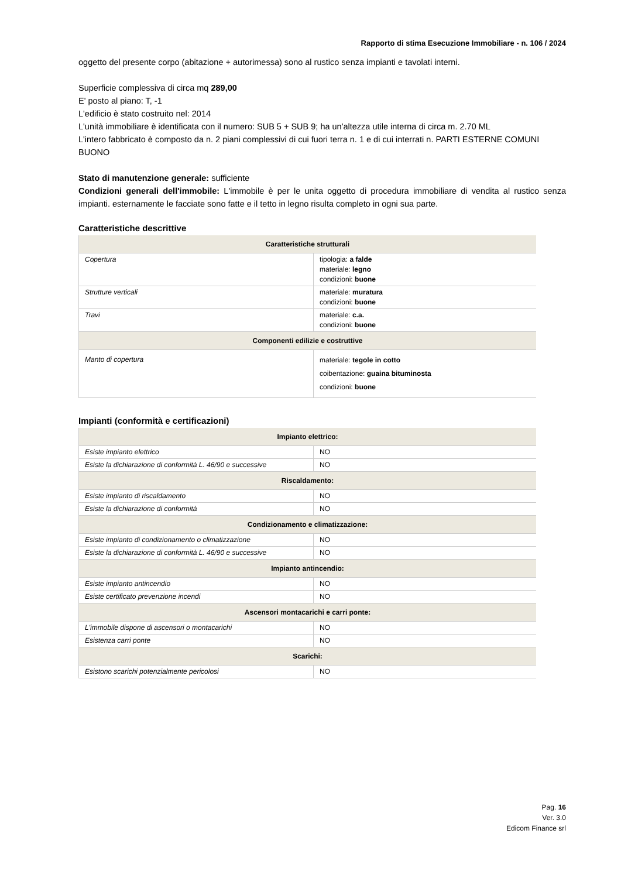Rapporto di stima Esecuzione Immobiliare - n. 106 / 2024
oggetto del presente corpo (abitazione + autorimessa) sono al rustico senza impianti e tavolati interni.
Superficie complessiva di circa mq 289,00
E' posto al piano: T, -1
L'edificio è stato costruito nel: 2014
L'unità immobiliare è identificata con il numero: SUB 5 + SUB 9; ha un'altezza utile interna di circa m. 2.70 ML
L'intero fabbricato è composto da n. 2 piani complessivi di cui fuori terra n. 1 e di cui interrati n. PARTI ESTERNE COMUNI BUONO
Stato di manutenzione generale: sufficiente
Condizioni generali dell'immobile: L'immobile è per le unita oggetto di procedura immobiliare di vendita al rustico senza impianti. esternamente le facciate sono fatte e il tetto in legno risulta completo in ogni sua parte.
Caratteristiche descrittive
| Caratteristiche strutturali | |
| --- | --- |
| Copertura | tipologia: a falde materiale: legno condizioni: buone |
| Strutture verticali | materiale: muratura condizioni: buone |
| Travi | materiale: c.a. condizioni: buone |
| Componenti edilizie e costruttive | |
| Manto di copertura | materiale: tegole in cotto coibentazione: guaina bituminosta condizioni: buone |
Impianti (conformità e certificazioni)
| Impianto elettrico: | |
| --- | --- |
| Esiste impianto elettrico | NO |
| Esiste la dichiarazione di conformità L. 46/90 e successive | NO |
| Riscaldamento: | |
| Esiste impianto di riscaldamento | NO |
| Esiste la dichiarazione di conformità | NO |
| Condizionamento e climatizzazione: | |
| Esiste impianto di condizionamento o climatizzazione | NO |
| Esiste la dichiarazione di conformità L. 46/90 e successive | NO |
| Impianto antincendio: | |
| Esiste impianto antincendio | NO |
| Esiste certificato prevenzione incendi | NO |
| Ascensori montacarichi e carri ponte: | |
| L'immobile dispone di ascensori o montacarichi | NO |
| Esistenza carri ponte | NO |
| Scarichi: | |
| Esistono scarichi potenzialmente pericolosi | NO |
Pag. 16
Ver. 3.0
Edicom Finance srl